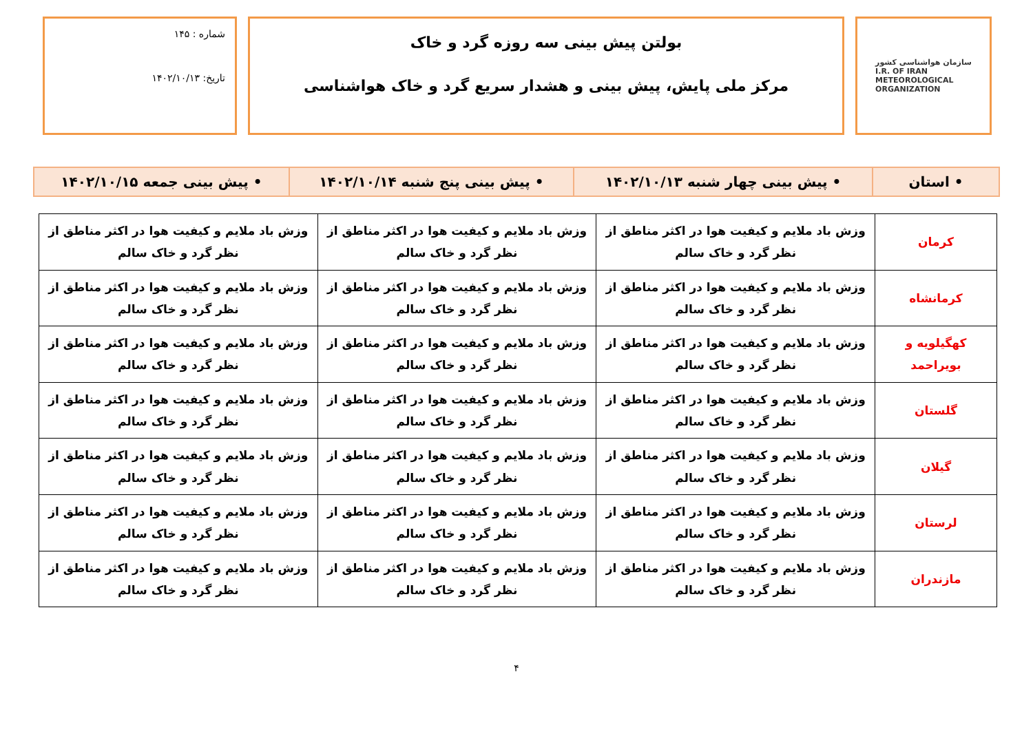سازمان هواشناسی کشور
I.R. OF IRAN
METEOROLOGICAL
ORGANIZATION
بولتن پیش بینی سه روزه گرد و خاک
مرکز ملی پایش، پیش بینی و هشدار سریع گرد و خاک هواشناسی
شماره : ۱۴۵
تاریخ: ۱۴۰۲/۱۰/۱۳
| • استان | • پیش بینی چهار شنبه ۱۴۰۲/۱۰/۱۳ | • پیش بینی پنج شنبه ۱۴۰۲/۱۰/۱۴ | • پیش بینی جمعه ۱۴۰۲/۱۰/۱۵ |
| کرمان | وزش باد ملایم و کیفیت هوا در اکثر مناطق از نظر گرد و خاک سالم | وزش باد ملایم و کیفیت هوا در اکثر مناطق از نظر گرد و خاک سالم | وزش باد ملایم و کیفیت هوا در اکثر مناطق از نظر گرد و خاک سالم |
| کرمانشاه | وزش باد ملایم و کیفیت هوا در اکثر مناطق از نظر گرد و خاک سالم | وزش باد ملایم و کیفیت هوا در اکثر مناطق از نظر گرد و خاک سالم | وزش باد ملایم و کیفیت هوا در اکثر مناطق از نظر گرد و خاک سالم |
| کهگیلویه و بویراحمد | وزش باد ملایم و کیفیت هوا در اکثر مناطق از نظر گرد و خاک سالم | وزش باد ملایم و کیفیت هوا در اکثر مناطق از نظر گرد و خاک سالم | وزش باد ملایم و کیفیت هوا در اکثر مناطق از نظر گرد و خاک سالم |
| گلستان | وزش باد ملایم و کیفیت هوا در اکثر مناطق از نظر گرد و خاک سالم | وزش باد ملایم و کیفیت هوا در اکثر مناطق از نظر گرد و خاک سالم | وزش باد ملایم و کیفیت هوا در اکثر مناطق از نظر گرد و خاک سالم |
| گیلان | وزش باد ملایم و کیفیت هوا در اکثر مناطق از نظر گرد و خاک سالم | وزش باد ملایم و کیفیت هوا در اکثر مناطق از نظر گرد و خاک سالم | وزش باد ملایم و کیفیت هوا در اکثر مناطق از نظر گرد و خاک سالم |
| لرستان | وزش باد ملایم و کیفیت هوا در اکثر مناطق از نظر گرد و خاک سالم | وزش باد ملایم و کیفیت هوا در اکثر مناطق از نظر گرد و خاک سالم | وزش باد ملایم و کیفیت هوا در اکثر مناطق از نظر گرد و خاک سالم |
| مازندران | وزش باد ملایم و کیفیت هوا در اکثر مناطق از نظر گرد و خاک سالم | وزش باد ملایم و کیفیت هوا در اکثر مناطق از نظر گرد و خاک سالم | وزش باد ملایم و کیفیت هوا در اکثر مناطق از نظر گرد و خاک سالم |
۴